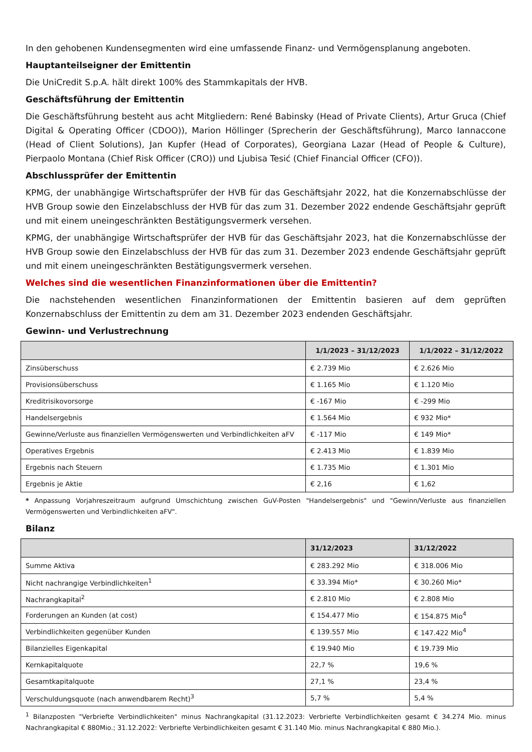In den gehobenen Kundensegmenten wird eine umfassende Finanz- und Vermögensplanung angeboten.
Hauptanteilseigner der Emittentin
Die UniCredit S.p.A. hält direkt 100% des Stammkapitals der HVB.
Geschäftsführung der Emittentin
Die Geschäftsführung besteht aus acht Mitgliedern: René Babinsky (Head of Private Clients), Artur Gruca (Chief Digital & Operating Officer (CDOO)), Marion Höllinger (Sprecherin der Geschäftsführung), Marco Iannaccone (Head of Client Solutions), Jan Kupfer (Head of Corporates), Georgiana Lazar (Head of People & Culture), Pierpaolo Montana (Chief Risk Officer (CRO)) und Ljubisa Tesić (Chief Financial Officer (CFO)).
Abschlussprüfer der Emittentin
KPMG, der unabhängige Wirtschaftsprüfer der HVB für das Geschäftsjahr 2022, hat die Konzernabschlüsse der HVB Group sowie den Einzelabschluss der HVB für das zum 31. Dezember 2022 endende Geschäftsjahr geprüft und mit einem uneingeschränkten Bestätigungsvermerk versehen.
KPMG, der unabhängige Wirtschaftsprüfer der HVB für das Geschäftsjahr 2023, hat die Konzernabschlüsse der HVB Group sowie den Einzelabschluss der HVB für das zum 31. Dezember 2023 endende Geschäftsjahr geprüft und mit einem uneingeschränkten Bestätigungsvermerk versehen.
Welches sind die wesentlichen Finanzinformationen über die Emittentin?
Die nachstehenden wesentlichen Finanzinformationen der Emittentin basieren auf dem geprüften Konzernabschluss der Emittentin zu dem am 31. Dezember 2023 endenden Geschäftsjahr.
Gewinn- und Verlustrechnung
| | 1/1/2023 – 31/12/2023 | 1/1/2022 – 31/12/2022 |
| --- | --- | --- |
| Zinsüberschuss | € 2.739 Mio | € 2.626 Mio |
| Provisionsüberschuss | € 1.165 Mio | € 1.120 Mio |
| Kreditrisikovorsorge | € -167 Mio | € -299 Mio |
| Handelsergebnis | € 1.564 Mio | € 932 Mio* |
| Gewinne/Verluste aus finanziellen Vermögenswerten und Verbindlichkeiten aFV | € -117 Mio | € 149 Mio* |
| Operatives Ergebnis | € 2.413 Mio | € 1.839 Mio |
| Ergebnis nach Steuern | € 1.735 Mio | € 1.301 Mio |
| Ergebnis je Aktie | € 2,16 | € 1,62 |
* Anpassung Vorjahreszeitraum aufgrund Umschichtung zwischen GuV-Posten "Handelsergebnis" und "Gewinn/Verluste aus finanziellen Vermögenswerten und Verbindlichkeiten aFV".
Bilanz
| | 31/12/2023 | 31/12/2022 |
| --- | --- | --- |
| Summe Aktiva | € 283.292 Mio | € 318.006 Mio |
| Nicht nachrangige Verbindlichkeiten<sup>1</sup> | € 33.394 Mio* | € 30.260 Mio* |
| Nachrangkapital<sup>2</sup> | € 2.810 Mio | € 2.808 Mio |
| Forderungen an Kunden (at cost) | € 154.477 Mio | € 154.875 Mio<sup>4</sup> |
| Verbindlichkeiten gegenüber Kunden | € 139.557 Mio | € 147.422 Mio<sup>4</sup> |
| Bilanzielles Eigenkapital | € 19.940 Mio | € 19.739 Mio |
| Kernkapitalquote | 22,7 % | 19,6 % |
| Gesamtkapitalquote | 27,1 % | 23,4 % |
| Verschuldungsquote (nach anwendbarem Recht)<sup>3</sup> | 5,7 % | 5,4 % |
<sup>1</sup> Bilanzposten "Verbriefte Verbindlichkeiten" minus Nachrangkapital (31.12.2023: Verbriefte Verbindlichkeiten gesamt € 34.274 Mio. minus Nachrangkapital € 880Mio.; 31.12.2022: Verbriefte Verbindlichkeiten gesamt € 31.140 Mio. minus Nachrangkapital € 880 Mio.).